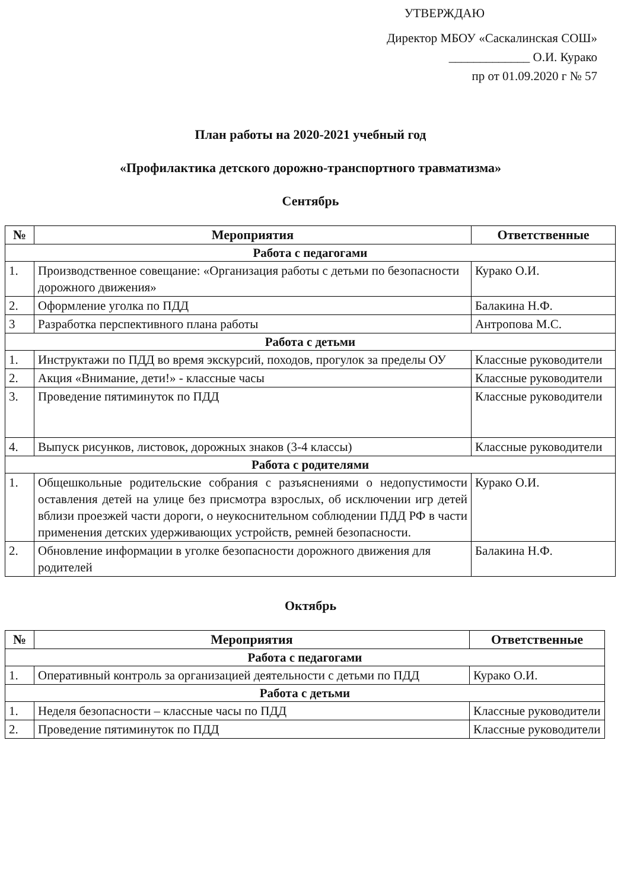УТВЕРЖДАЮ
Директор МБОУ «Саскалинская СОШ»
_____________ О.И. Курако
пр от 01.09.2020 г № 57
План работы на 2020-2021 учебный год
«Профилактика детского дорожно-транспортного травматизма»
Сентябрь
| № | Мероприятия | Ответственные |
| --- | --- | --- |
| Работа с педагогами | | |
| 1. | Производственное совещание: «Организация работы с детьми по безопасности дорожного движения» | Курако О.И. |
| 2. | Оформление уголка по ПДД | Балакина Н.Ф. |
| 3 | Разработка перспективного плана работы | Антропова М.С. |
| Работа с детьми | | |
| 1. | Инструктажи по ПДД во время экскурсий, походов, прогулок за пределы ОУ | Классные руководители |
| 2. | Акция «Внимание, дети!» - классные часы | Классные руководители |
| 3. | Проведение пятиминуток по ПДД | Классные руководители |
| 4. | Выпуск рисунков, листовок, дорожных знаков (3-4 классы) | Классные руководители |
| Работа с родителями | | |
| 1. | Общешкольные родительские собрания с разъяснениями о недопустимости оставления детей на улице без присмотра взрослых, об исключении игр детей вблизи проезжей части дороги, о неукоснительном соблюдении ПДД РФ в части применения детских удерживающих устройств, ремней безопасности. | Курако О.И. |
| 2. | Обновление информации в уголке безопасности дорожного движения для родителей | Балакина Н.Ф. |
Октябрь
| № | Мероприятия | Ответственные |
| --- | --- | --- |
| Работа с педагогами | | |
| 1. | Оперативный контроль за организацией деятельности с детьми по ПДД | Курако О.И. |
| Работа с детьми | | |
| 1. | Неделя безопасности – классные часы по ПДД | Классные руководители |
| 2. | Проведение пятиминуток по ПДД | Классные руководители |